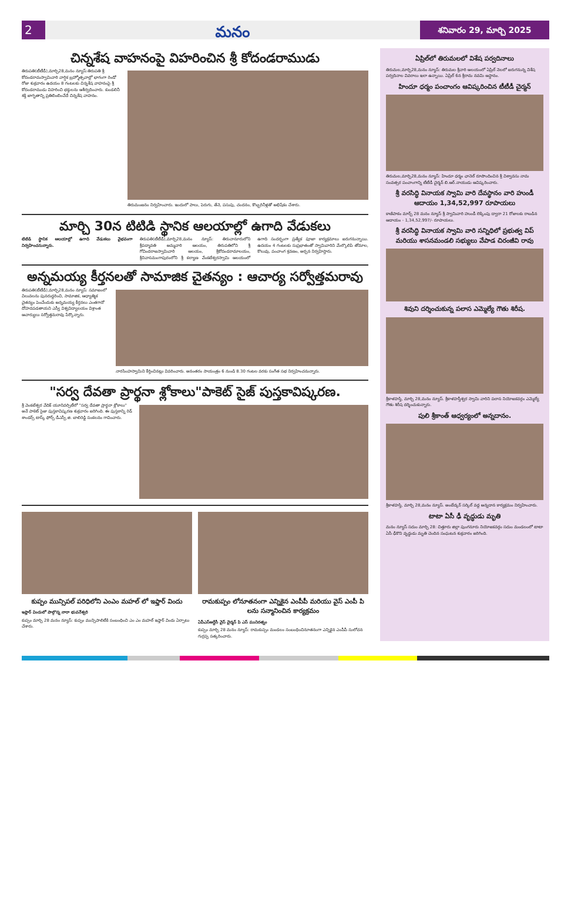2
మనం
శనివారం 29, మార్చి 2025
చిన్నశేష వాహనంపై విహరించిన శ్రీ కోదండరాముడు
తిరుపతి(టీటీడీ),మార్చి28,మనం న్యూస్:తిరుపతి శ్రీ కోదండరామస్వామివారి వార్షిక బ్రహ్మోత్సవాల్లో భాగంగా రెండో రోజు శుక్రవారం ఉదయం 8 గంటలకు చిన్నశేష వాహనంపై శ్రీ కోదండరాముడు విహరించి భక్తులను ఆశీర్వదించారు. కుండలినీ శక్తి జాగృతాన్ని ప్రతిబింబించేదే చిన్నశేష వాహనం.
తిరుమంజనం నిర్వహించారు. ఇందులో పాలు, పెరుగు, తేనె, పసుపు, చందనం, కొబ్బరినీళ్లతో అభిషేకం చేశారు.
మార్చి 30న టిటిడి స్థానిక ఆలయాల్లో ఉగాది వేడుకలు
టిటిడి స్థానిక ఆలయాల్లో ఉగాది వేడుకలు వైభవంగా నిర్వహించనున్నారు.
తిరుపతి(టీటీడీ),మార్చి28,మనం న్యూస్: తిరుచానూరులోని శ్రీపద్మావతి అమ్మవారి ఆలయం, తిరుపతిలోని శ్రీ గోవిందరాజస్వామివారి ఆలయం, శ్రీకోదండరామాలయం, శ్రీనివాసమంగాపురంలోని శ్రీ కల్యాణ వేంకటేశ్వరస్వామి ఆలయంలో ఉగాది సందర్భంగా ప్రత్యేక పూజా కార్యక్రమాలు జరుగనున్నాయి. ఉదయం 4 గంటలకు సుప్రభాతంతో స్వామివారిని మేల్కొలిపి తోమాల, కొలువు, పంచాంగ శ్రవణం, అర్చన నిర్వహిస్తారు.
అన్నమయ్య కీర్తనలతో సామాజిక చైతన్యం : ఆచార్య సర్వోత్తమరావు
తిరుపతి(టీటీడీ),మార్చి28,మనం న్యూస్: సమాజంలో విలువలను పునరుద్ధరించి, సామాజిక, ఆధ్యాత్మిక చైతన్యం పెంచేందుకు అన్నమయ్య కీర్తనలు ఎంతగానో దోహదపడతాయని ఎస్వీ విశ్వవిద్యాలయం విశ్రాంత ఆచార్యులు సర్వోత్తమరావు పేర్కొన్నారు.
నారసింహస్వామిని కీర్తించినట్లు వివరించారు. అనంతరం సాయంత్రం 6 నుండి 8.30 గంటల వరకు సంగీత సభ నిర్వహించనున్నారు.
"సర్వ దేవతా ప్రార్థనా శ్లోకాలు"పాకెట్ సైజ్ పుస్తకావిష్కరణ.
శ్రీ వెంకటేశ్వర వేదిక్ యూనివర్సిటీలో "సర్వ దేవతా ప్రార్థనా శ్లోకాలు" అనే పాకెట్ సైజు పుస్తకావిష్కరణ శుక్రవారం జరిగింది. ఈ పుస్తకాన్ని రెడ్ శాండర్స్ టాస్క్ ఫోర్స్ డీఎస్పీ జి. బాలిరెడ్డి సంకలనం గావించారు.
కుప్పం మున్సిపల్ పరిధిలోని ఎంఎం మహల్ లో ఇఫ్తార్ విందు
ఇఫ్తార్ విందులో పాల్గొన్న నారా భువనేశ్వరి
కుప్పం మార్చి 28 మనం న్యూస్: కుప్పం మున్సిపాలిటీకి సంబంధించి ఎం ఎం మహల్ ఇఫ్తార్ విందు ఏర్పాటు చేశారు.
రామకుప్పం లోనూతనంగా ఎన్నికైన ఎంపీపీ మరియు వైస్ ఎంపీ పి లను సన్మానించిన కార్యక్రమం
ఏపీఎస్ఆర్టీసీ వైస్ చైర్మన్ పి ఎస్ మునిరత్నం
కుప్పం మార్చి 28 మనం న్యూస్: రామకుప్పం మండలం సంబంధించినూతనంగా ఎన్నికైన ఎంపీపీ సులోచన గుర్రప్ప సత్కరించారు.
ఏప్రిల్‌లో తిరుమలలో విశేష పర్వదినాలు
తిరుమల,మార్చి28,మనం న్యూస్: తిరుమల శ్రీవారి ఆలయంలో ఏప్రిల్ నెలలో జరుగనున్న విశేష పర్వదినాల వివరాలు ఇలా ఉన్నాయి. ఏప్రిల్ 6న శ్రీరామ నవమి ఆస్థానం.
హిందూ ధర్మం పంచాంగం ఆవిష్కరించిన టీటీడీ చైర్మన్
తిరుమల,మార్చి28,మనం న్యూస్: హిందూ ధర్మం ఛానెల్ రూపొందించిన శ్రీ విశ్వావసు నామ సంవత్సర పంచాంగాన్ని టీటీడీ చైర్మన్ బి.ఆర్.నాయుడు ఆవిష్కరించారు.
శ్రీ వరసిద్ధి వినాయక స్వామి వారి దేవస్థానం వారి హుండీ ఆదాయం 1,34,52,997 రూపాయలు
కాణిపాకం మార్చ్ 28 మనం న్యూస్ శ్రీ స్వామివారి హుండీ లెక్కింపు ద్వారా 21 రోజులకు రాబడిన ఆదాయం - 1,34,52,997/- రూపాయలు.
శ్రీ వరసిద్ధి వినాయక స్వామి వారి సన్నిధిలో ప్రభుత్వ విప్ మరియు శాసనమండలి సభ్యులు వేపాడ చిరంజీవి రావు
శివుని దర్శించుకున్న పలాస ఎమ్మెల్యే గౌతు శిరీష.
శ్రీకాళహస్తి, మార్చి 28,మనం న్యూస్. శ్రీకాళహస్తీశ్వర స్వామి వారిని పలాస నియోజకవర్గం ఎమ్మెల్యే గౌతు శిరీష దర్శించుకున్నారు.
పులి శ్రీకాంత్ ఆధ్వర్యంలో అన్నదానం.
శ్రీకాళహస్తి, మార్చి 28,మనం న్యూస్. అంబేద్కర్ సర్కిల్ వద్ద అన్నదాన కార్యక్రమం నిర్వహించారు.
టాటా ఏసీ ఢీ వృద్ధుడు మృతి
మనం న్యూస్ సదుం మార్చి 28: చిత్తూరు జిల్లా పుంగనూరు నియోజకవర్గం సదుం మండలంలో టాటా ఏసీ ఢీకొని వృద్ధుడు మృతి చెందిన సంఘటన శుక్రవారం జరిగింది.